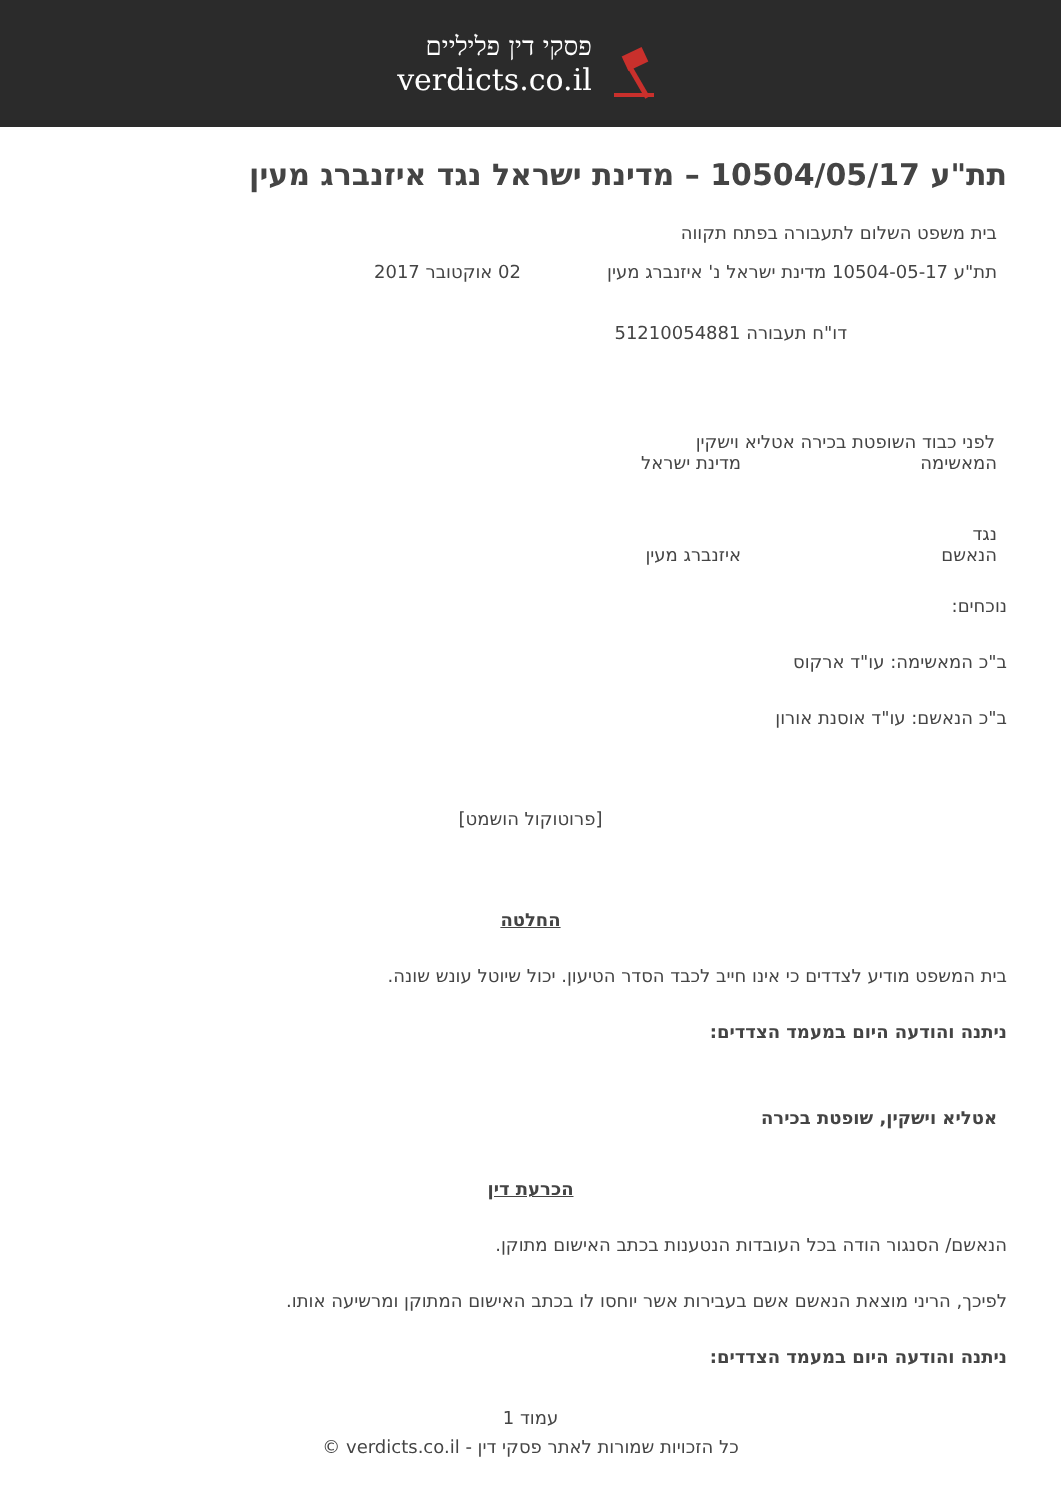פסקי דין פליליים
verdicts.co.il
תת"ע 10504/05/17 – מדינת ישראל נגד איזנברג מעין
בית משפט השלום לתעבורה בפתח תקווה
תת"ע 10504-05-17 מדינת ישראל נ' איזנברג מעין
02 אוקטובר 2017
דו"ח תעבורה 51210054881
לפני כבוד השופטת בכירה אטליא וישקין
המאשימה מדינת ישראל
נגד
הנאשם איזנברג מעין
נוכחים:
ב"כ המאשימה: עו"ד ארקוס
ב"כ הנאשם: עו"ד אוסנת אורון
[פרוטוקול הושמט]
החלטה
בית המשפט מודיע לצדדים כי אינו חייב לכבד הסדר הטיעון. יכול שיוטל עונש שונה.
ניתנה והודעה היום במעמד הצדדים:
אטליא וישקין, שופטת בכירה
הכרעת דין
הנאשם/ הסנגור הודה בכל העובדות הנטענות בכתב האישום מתוקן.
לפיכך, הריני מוצאת הנאשם אשם בעבירות אשר יוחסו לו בכתב האישום המתוקן ומרשיעה אותו.
ניתנה והודעה היום במעמד הצדדים:
עמוד 1
כל הזכויות שמורות לאתר פסקי דין - verdicts.co.il ©